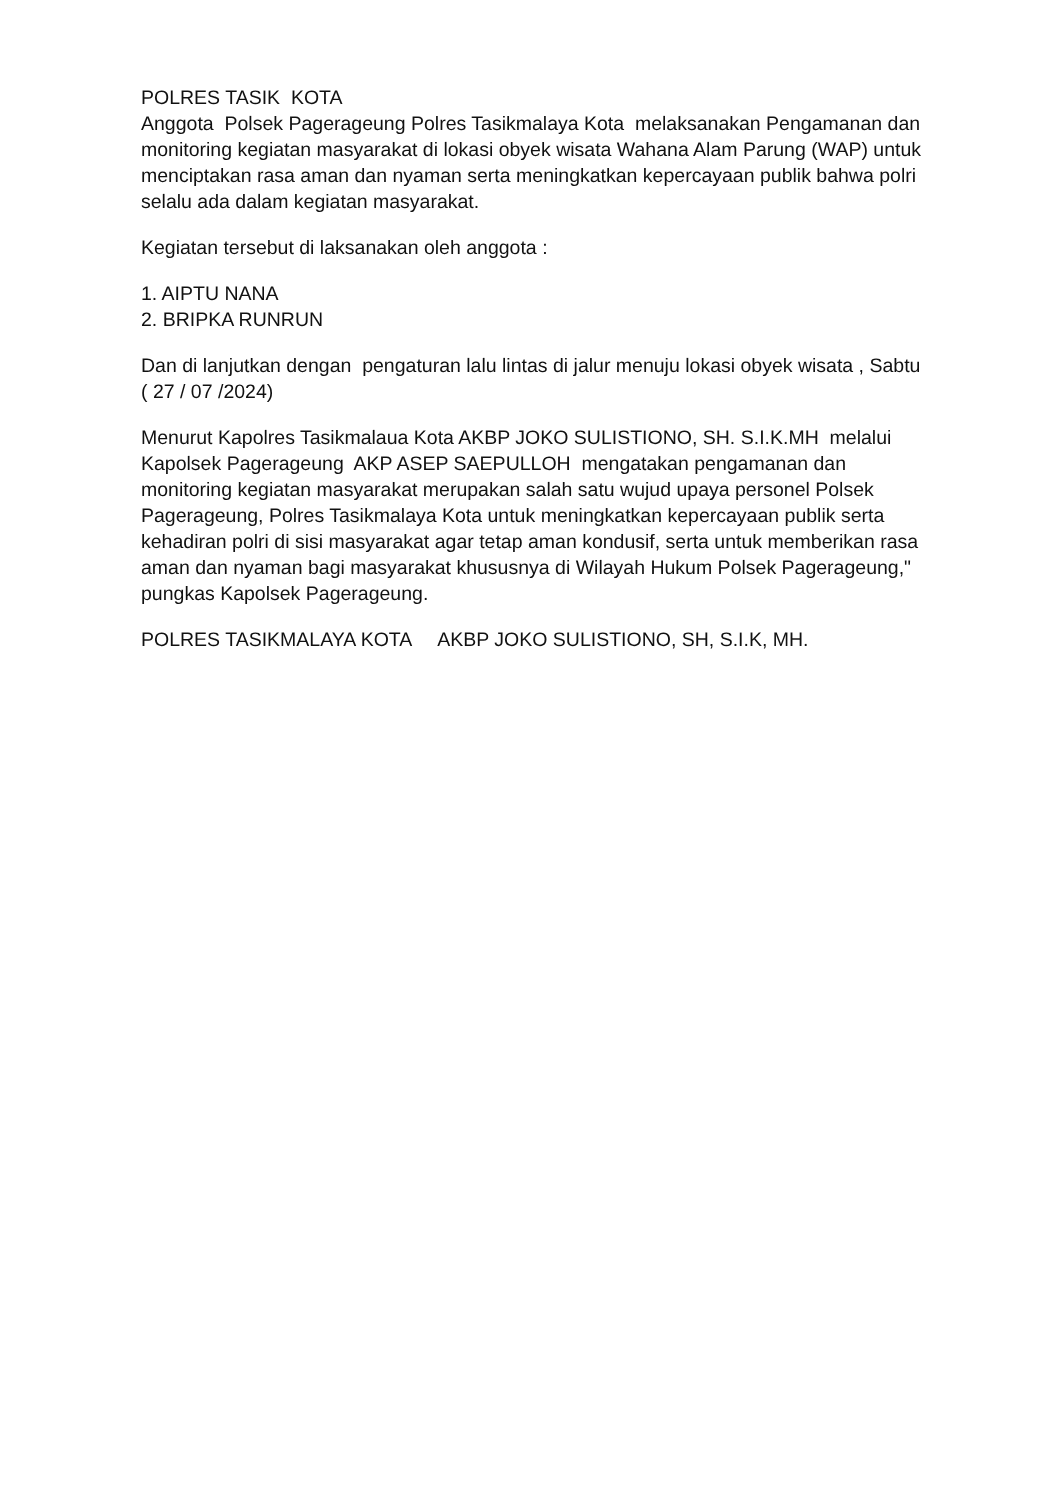POLRES TASIK KOTA Anggota Polsek Pagerageung Polres Tasikmalaya Kota melaksanakan Pengamanan dan monitoring kegiatan masyarakat di lokasi obyek wisata Wahana Alam Parung (WAP) untuk menciptakan rasa aman dan nyaman serta meningkatkan kepercayaan publik bahwa polri selalu ada dalam kegiatan masyarakat.
Kegiatan tersebut di laksanakan oleh anggota :
1. AIPTU NANA 2. BRIPKA RUNRUN
Dan di lanjutkan dengan pengaturan lalu lintas di jalur menuju lokasi obyek wisata , Sabtu ( 27 / 07 /2024)
Menurut Kapolres Tasikmalaua Kota AKBP JOKO SULISTIONO, SH. S.I.K.MH melalui Kapolsek Pagerageung AKP ASEP SAEPULLOH mengatakan pengamanan dan monitoring kegiatan masyarakat merupakan salah satu wujud upaya personel Polsek Pagerageung, Polres Tasikmalaya Kota untuk meningkatkan kepercayaan publik serta kehadiran polri di sisi masyarakat agar tetap aman kondusif, serta untuk memberikan rasa aman dan nyaman bagi masyarakat khususnya di Wilayah Hukum Polsek Pagerageung," pungkas Kapolsek Pagerageung.
POLRES TASIKMALAYA KOTA AKBP JOKO SULISTIONO, SH, S.I.K, MH.